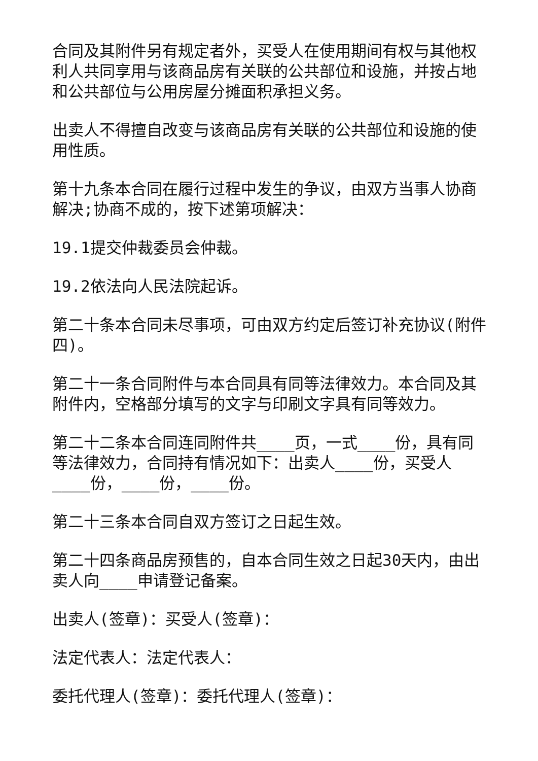合同及其附件另有规定者外，买受人在使用期间有权与其他权利人共同享用与该商品房有关联的公共部位和设施，并按占地和公共部位与公用房屋分摊面积承担义务。
出卖人不得擅自改变与该商品房有关联的公共部位和设施的使用性质。
第十九条本合同在履行过程中发生的争议，由双方当事人协商解决;协商不成的，按下述第项解决：
19.1提交仲裁委员会仲裁。
19.2依法向人民法院起诉。
第二十条本合同未尽事项，可由双方约定后签订补充协议(附件四)。
第二十一条合同附件与本合同具有同等法律效力。本合同及其附件内，空格部分填写的文字与印刷文字具有同等效力。
第二十二条本合同连同附件共____页，一式____份，具有同等法律效力，合同持有情况如下：出卖人____份，买受人____份，____份，____份。
第二十三条本合同自双方签订之日起生效。
第二十四条商品房预售的，自本合同生效之日起30天内，由出卖人向____申请登记备案。
出卖人(签章)：买受人(签章)：
法定代表人：法定代表人：
委托代理人(签章)：委托代理人(签章)：